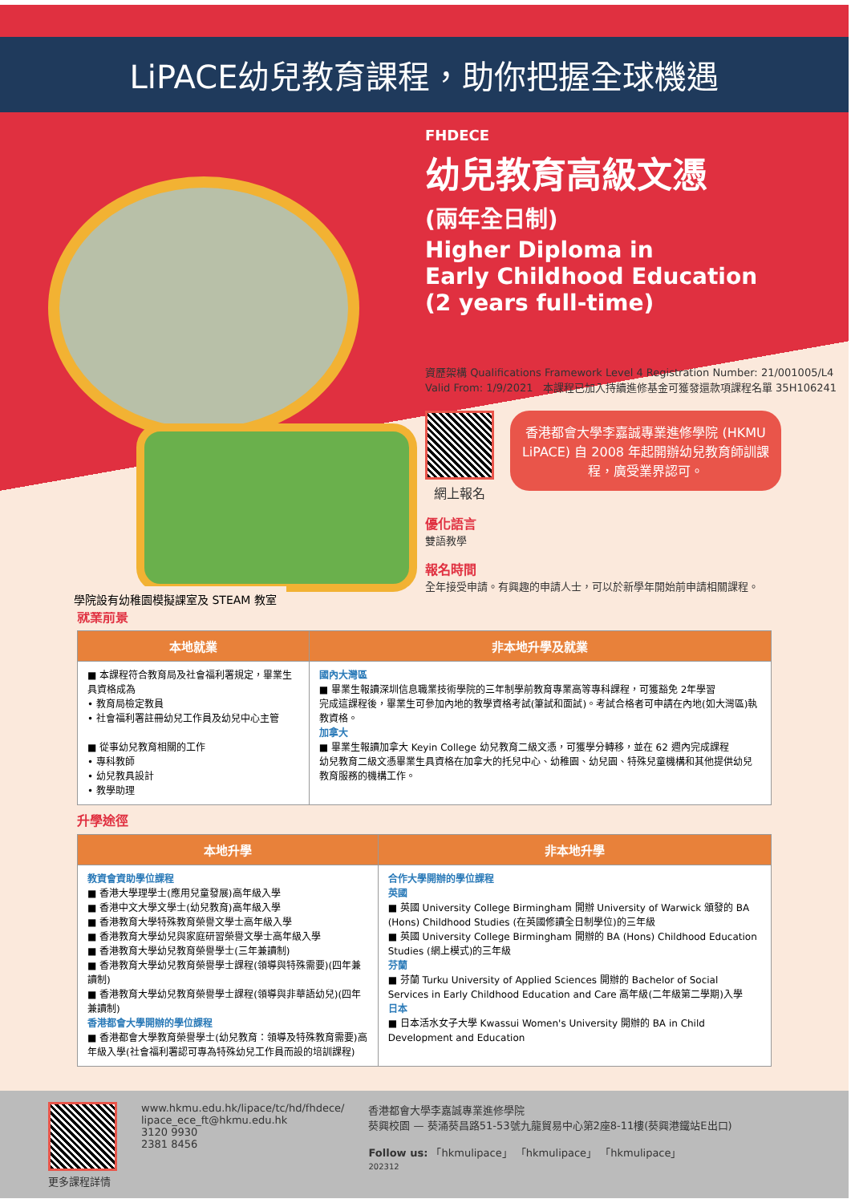LiPACE幼兒教育課程，助你把握全球機遇
學院設有幼稚園模擬課室及 STEAM 教室
FHDECE
幼兒教育高級文憑
(兩年全日制)
Higher Diploma in
Early Childhood Education
(2 years full-time)
資歷架構 Qualifications Framework Level 4 Registration Number: 21/001005/L4 Valid From: 1/9/2021 本課程已加入持續進修基金可獲發還款項課程名單 35H106241
網上報名
香港都會大學李嘉誠專業進修學院 (HKMU LiPACE) 自 2008 年起開辦幼兒教育師訓課程，廣受業界認可。
優化語言
雙語教學
報名時間
全年接受申請。有興趣的申請人士，可以於新學年開始前申請相關課程。
就業前景
| 本地就業 | 非本地升學及就業 |
| --- | --- |
| ■ 本課程符合教育局及社會福利署規定，畢業生具資格成為 • 教育局檢定教員 • 社會福利署註冊幼兒工作員及幼兒中心主管 ■ 從事幼兒教育相關的工作 • 專科教師 • 幼兒教具設計 • 教學助理 | 國內大灣區 ■ 畢業生報讀深圳信息職業技術學院的三年制學前教育專業高等專科課程，可獲豁免 2年學習 完成這課程後，畢業生可參加內地的教學資格考試(筆試和面試)。考試合格者可申請在內地(如大灣區)執教資格。 加拿大 ■ 畢業生報讀加拿大 Keyin College 幼兒教育二級文憑，可獲學分轉移，並在 62 週內完成課程 幼兒教育二級文憑畢業生具資格在加拿大的托兒中心、幼稚園、幼兒園、特殊兒童機構和其他提供幼兒教育服務的機構工作。 |
升學途徑
| 本地升學 | 非本地升學 |
| --- | --- |
| 教資會資助學位課程 ■ 香港大學理學士(應用兒童發展)高年級入學 ■ 香港中文大學文學士(幼兒教育)高年級入學 ■ 香港教育大學特殊教育榮譽文學士高年級入學 ■ 香港教育大學幼兒與家庭研習榮譽文學士高年級入學 ■ 香港教育大學幼兒教育榮譽學士(三年兼讀制) ■ 香港教育大學幼兒教育榮譽學士課程(領導與特殊需要)(四年兼讀制) ■ 香港教育大學幼兒教育榮譽學士課程(領導與非華語幼兒)(四年兼讀制) 香港都會大學開辦的學位課程 ■ 香港都會大學教育榮譽學士(幼兒教育：領導及特殊教育需要)高年級入學(社會福利署認可專為特殊幼兒工作員而設的培訓課程) | 合作大學開辦的學位課程 英國 ■ 英國 University College Birmingham 開辦 University of Warwick 頒發的 BA (Hons) Childhood Studies (在英國修讀全日制學位)的三年級 ■ 英國 University College Birmingham 開辦的 BA (Hons) Childhood Education Studies (網上模式)的三年級 芬蘭 ■ 芬蘭 Turku University of Applied Sciences 開辦的 Bachelor of Social Services in Early Childhood Education and Care 高年級(二年級第二學期)入學 日本 ■ 日本活水女子大學 Kwassui Women's University 開辦的 BA in Child Development and Education |
更多課程詳情 www.hkmu.edu.hk/lipace/tc/hd/fhdece/
lipace_ece_ft@hkmu.edu.hk
3120 9930
2381 8456
香港都會大學李嘉誠專業進修學院
葵興校園 — 葵涌葵昌路51-53號九龍貿易中心第2座8-11樓(葵興港鐵站E出口)
Follow us: 「hkmulipace」 「hkmulipace」 「hkmulipace」
202312